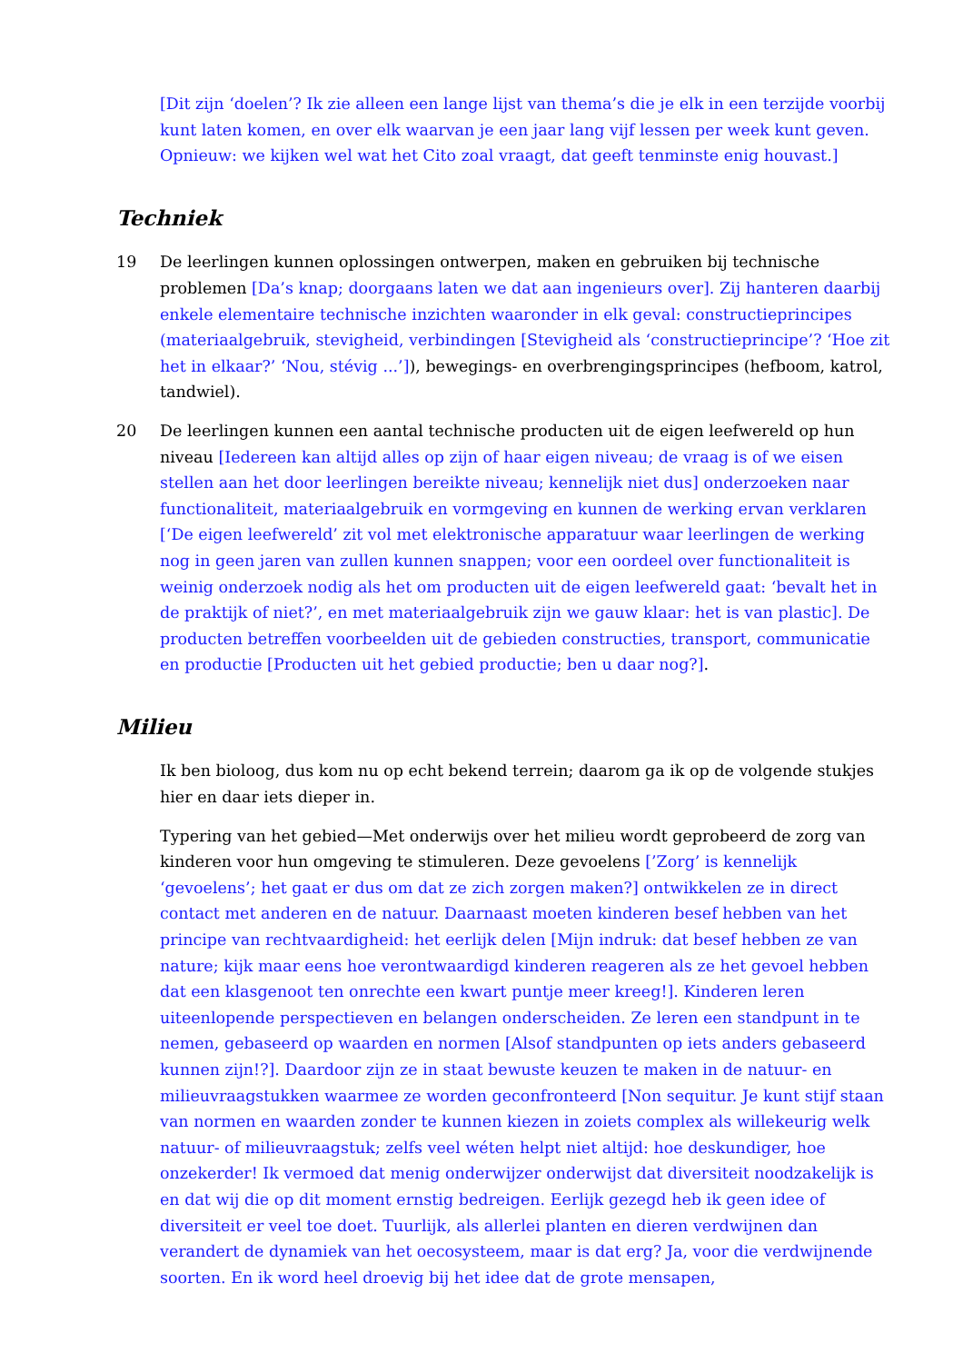[Dit zijn ‘doelen’? Ik zie alleen een lange lijst van thema’s die je elk in een terzijde voorbij kunt laten komen, en over elk waarvan je een jaar lang vijf lessen per week kunt geven. Opnieuw: we kijken wel wat het Cito zoal vraagt, dat geeft tenminste enig houvast.]
Techniek
19 De leerlingen kunnen oplossingen ontwerpen, maken en gebruiken bij technische problemen [Da’s knap; doorgaans laten we dat aan ingenieurs over]. Zij hanteren daarbij enkele elementaire technische inzichten waaronder in elk geval: constructieprincipes (materiaalgebruik, stevigheid, verbindingen [Stevigheid als ‘constructieprincipe’? ‘Hoe zit het in elkaar?’ ‘Nou, stévig ...’]), bewegings- en overbrengingsprincipes (hefboom, katrol, tandwiel).
20 De leerlingen kunnen een aantal technische producten uit de eigen leefwereld op hun niveau [Iedereen kan altijd alles op zijn of haar eigen niveau; de vraag is of we eisen stellen aan het door leerlingen bereikte niveau; kennelijk niet dus] onderzoeken naar functionaliteit, materiaalgebruik en vormgeving en kunnen de werking ervan verklaren [‘De eigen leefwereld’ zit vol met elektronische apparatuur waar leerlingen de werking nog in geen jaren van zullen kunnen snappen; voor een oordeel over functionaliteit is weinig onderzoek nodig als het om producten uit de eigen leefwereld gaat: ‘bevalt het in de praktijk of niet?’, en met materiaalgebruik zijn we gauw klaar: het is van plastic]. De producten betreffen voorbeelden uit de gebieden constructies, transport, communicatie en productie [Producten uit het gebied productie; ben u daar nog?].
Milieu
Ik ben bioloog, dus kom nu op echt bekend terrein; daarom ga ik op de volgende stukjes hier en daar iets dieper in.
Typering van het gebied—Met onderwijs over het milieu wordt geprobeerd de zorg van kinderen voor hun omgeving te stimuleren. Deze gevoelens [’Zorg’ is kennelijk ‘gevoelens’; het gaat er dus om dat ze zich zorgen maken?] ontwikkelen ze in direct contact met anderen en de natuur. Daarnaast moeten kinderen besef hebben van het principe van rechtvaardigheid: het eerlijk delen [Mijn indruk: dat besef hebben ze van nature; kijk maar eens hoe verontwaardigd kinderen reageren als ze het gevoel hebben dat een klasgenoot ten onrechte een kwart puntje meer kreeg!]. Kinderen leren uiteenlopende perspectieven en belangen onderscheiden. Ze leren een standpunt in te nemen, gebaseerd op waarden en normen [Alsof standpunten op iets anders gebaseerd kunnen zijn!?]. Daardoor zijn ze in staat bewuste keuzen te maken in de natuur- en milieuvraagstukken waarmee ze worden geconfronteerd [Non sequitur. Je kunt stijf staan van normen en waarden zonder te kunnen kiezen in zoiets complex als willekeurig welk natuur- of milieuvraagstuk; zelfs veel wéten helpt niet altijd: hoe deskundiger, hoe onzekerder! Ik vermoed dat menig onderwijzer onderwijst dat diversiteit noodzakelijk is en dat wij die op dit moment ernstig bedreigen. Eerlijk gezegd heb ik geen idee of diversiteit er veel toe doet. Tuurlijk, als allerlei planten en dieren verdwijnen dan verandert de dynamiek van het oecosysteem, maar is dat erg? Ja, voor die verdwijnende soorten. En ik word heel droevig bij het idee dat de grote mensapen,